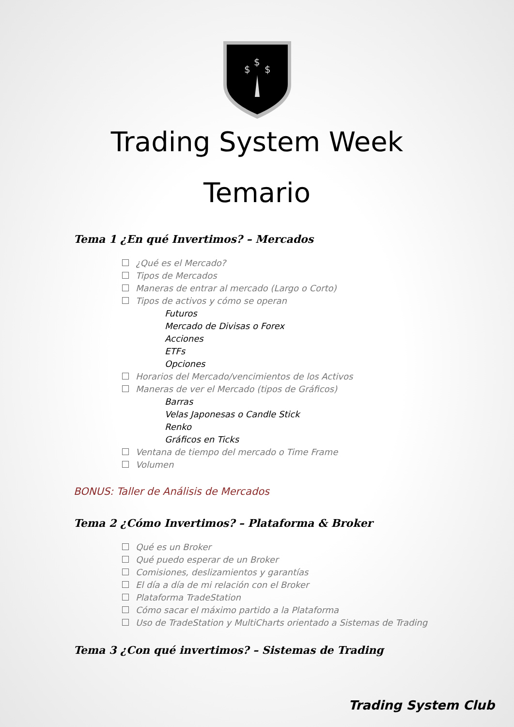$
$
$
Trading System Week
Temario
Tema 1 ¿En qué Invertimos? – Mercados
¿Qué es el Mercado?
Tipos de Mercados
Maneras de entrar al mercado (Largo o Corto)
Tipos de activos y cómo se operan
Futuros
Mercado de Divisas o Forex
Acciones
ETFs
Opciones
Horarios del Mercado/vencimientos de los Activos
Maneras de ver el Mercado (tipos de Gráficos)
Barras
Velas Japonesas o Candle Stick
Renko
Gráficos en Ticks
Ventana de tiempo del mercado o Time Frame
Volumen
BONUS: Taller de Análisis de Mercados
Tema 2 ¿Cómo Invertimos? – Plataforma & Broker
Qué es un Broker
Qué puedo esperar de un Broker
Comisiones, deslizamientos y garantías
El día a día de mi relación con el Broker
Plataforma TradeStation
Cómo sacar el máximo partido a la Plataforma
Uso de TradeStation y MultiCharts orientado a Sistemas de Trading
Tema 3 ¿Con qué invertimos? – Sistemas de Trading
Trading System Club